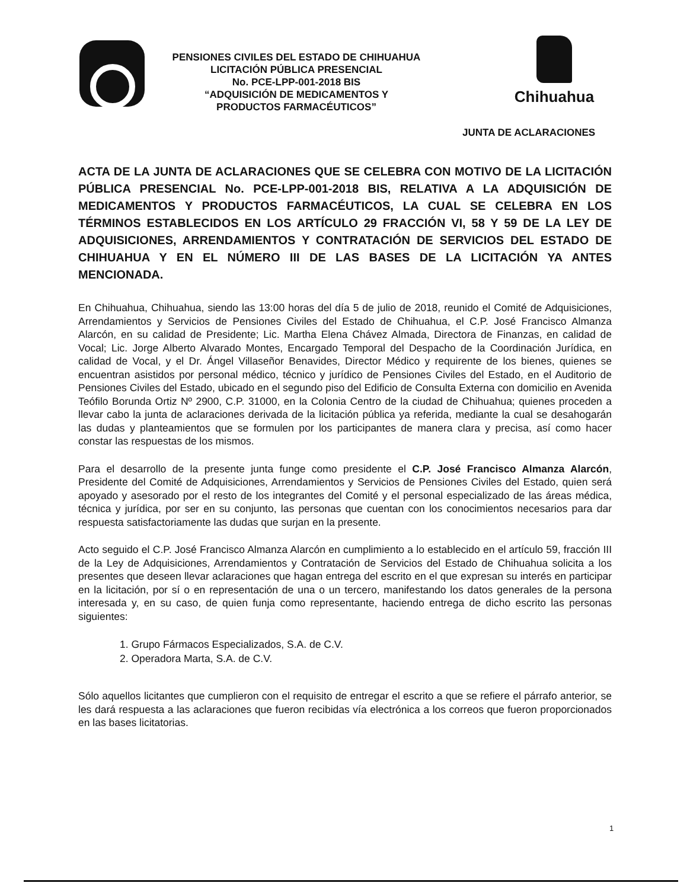PENSIONES CIVILES DEL ESTADO DE CHIHUAHUA
LICITACIÓN PÚBLICA PRESENCIAL
No. PCE-LPP-001-2018 BIS
“ADQUISICIÓN DE MEDICAMENTOS Y
PRODUCTOS FARMACÉUTICOS”
Chihuahua
JUNTA DE ACLARACIONES
ACTA DE LA JUNTA DE ACLARACIONES QUE SE CELEBRA CON MOTIVO DE LA LICITACIÓN PÚBLICA PRESENCIAL No. PCE-LPP-001-2018 BIS, RELATIVA A LA ADQUISICIÓN DE MEDICAMENTOS Y PRODUCTOS FARMACÉUTICOS, LA CUAL SE CELEBRA EN LOS TÉRMINOS ESTABLECIDOS EN LOS ARTÍCULO 29 FRACCIÓN VI, 58 Y 59 DE LA LEY DE ADQUISICIONES, ARRENDAMIENTOS Y CONTRATACIÓN DE SERVICIOS DEL ESTADO DE CHIHUAHUA Y EN EL NÚMERO III DE LAS BASES DE LA LICITACIÓN YA ANTES MENCIONADA.
En Chihuahua, Chihuahua, siendo las 13:00 horas del día 5 de julio de 2018, reunido el Comité de Adquisiciones, Arrendamientos y Servicios de Pensiones Civiles del Estado de Chihuahua, el C.P. José Francisco Almanza Alarcón, en su calidad de Presidente; Lic. Martha Elena Chávez Almada, Directora de Finanzas, en calidad de Vocal; Lic. Jorge Alberto Alvarado Montes, Encargado Temporal del Despacho de la Coordinación Jurídica, en calidad de Vocal, y el Dr. Ángel Villaseñor Benavides, Director Médico y requirente de los bienes, quienes se encuentran asistidos por personal médico, técnico y jurídico de Pensiones Civiles del Estado, en el Auditorio de Pensiones Civiles del Estado, ubicado en el segundo piso del Edificio de Consulta Externa con domicilio en Avenida Teófilo Borunda Ortiz Nº 2900, C.P. 31000, en la Colonia Centro de la ciudad de Chihuahua; quienes proceden a llevar cabo la junta de aclaraciones derivada de la licitación pública ya referida, mediante la cual se desahogarán las dudas y planteamientos que se formulen por los participantes de manera clara y precisa, así como hacer constar las respuestas de los mismos.
Para el desarrollo de la presente junta funge como presidente el C.P. José Francisco Almanza Alarcón, Presidente del Comité de Adquisiciones, Arrendamientos y Servicios de Pensiones Civiles del Estado, quien será apoyado y asesorado por el resto de los integrantes del Comité y el personal especializado de las áreas médica, técnica y jurídica, por ser en su conjunto, las personas que cuentan con los conocimientos necesarios para dar respuesta satisfactoriamente las dudas que surjan en la presente.
Acto seguido el C.P. José Francisco Almanza Alarcón en cumplimiento a lo establecido en el artículo 59, fracción III de la Ley de Adquisiciones, Arrendamientos y Contratación de Servicios del Estado de Chihuahua solicita a los presentes que deseen llevar aclaraciones que hagan entrega del escrito en el que expresan su interés en participar en la licitación, por sí o en representación de una o un tercero, manifestando los datos generales de la persona interesada y, en su caso, de quien funja como representante, haciendo entrega de dicho escrito las personas siguientes:
1. Grupo Fármacos Especializados, S.A. de C.V.
2. Operadora Marta, S.A. de C.V.
Sólo aquellos licitantes que cumplieron con el requisito de entregar el escrito a que se refiere el párrafo anterior, se les dará respuesta a las aclaraciones que fueron recibidas vía electrónica a los correos que fueron proporcionados en las bases licitatorias.
1